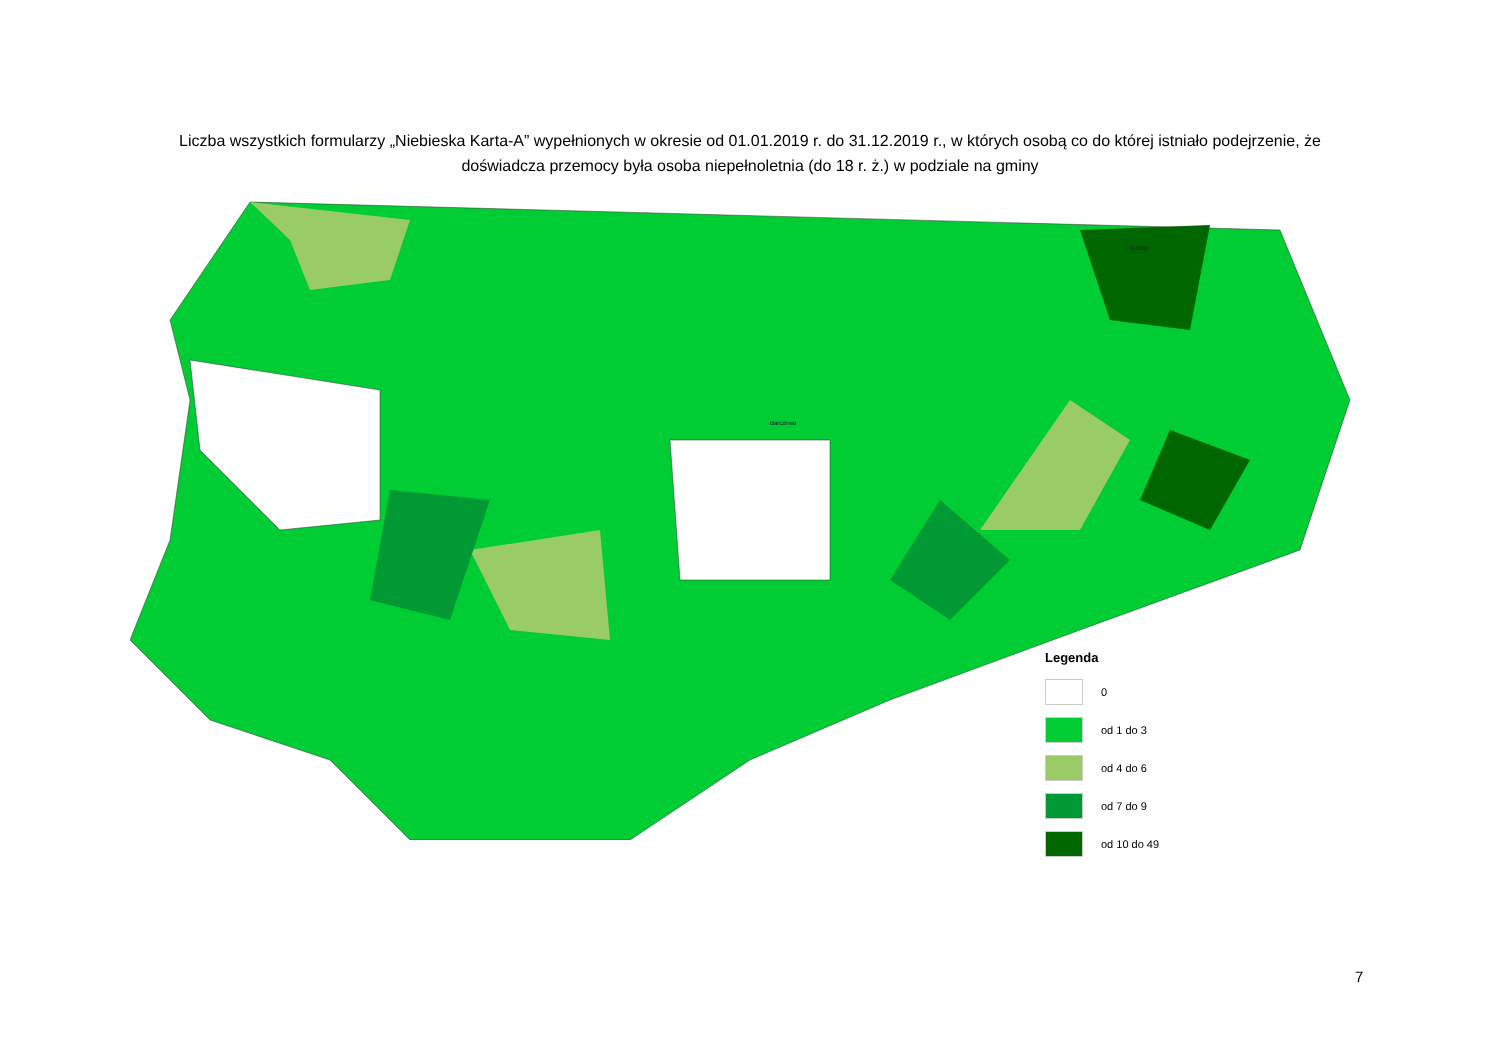Liczba wszystkich formularzy „Niebieska Karta-A” wypełnionych w okresie od 01.01.2019 r. do 31.12.2019 r., w których osobą co do której istniało podejrzenie, że doświadcza przemocy była osoba niepełnoletnia (do 18 r. ż.) w podziale na gminy
Gołdap
Barczewo
Legenda
0
od 1 do 3
od 4 do 6
od 7 do 9
od 10 do 49
7